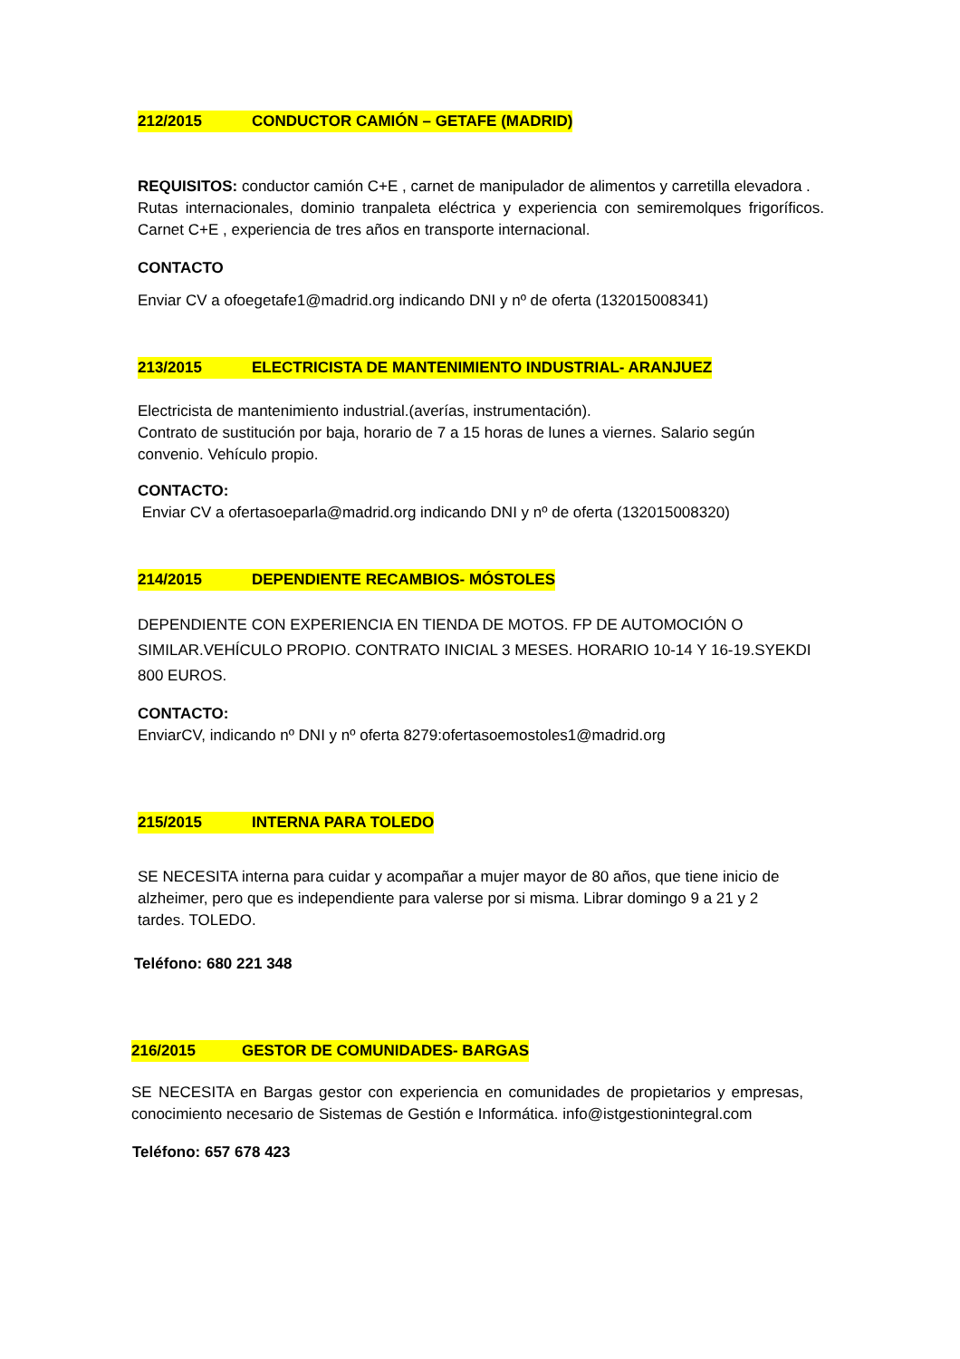212/2015 CONDUCTOR CAMIÓN – GETAFE (MADRID)
REQUISITOS: conductor camión C+E , carnet de manipulador de alimentos y carretilla elevadora .
Rutas internacionales, dominio tranpaleta eléctrica y experiencia con semiremolques frigoríficos. Carnet C+E , experiencia de tres años en transporte internacional.
CONTACTO
Enviar CV a ofoegetafe1@madrid.org indicando DNI y nº de oferta (132015008341)
213/2015 ELECTRICISTA DE MANTENIMIENTO INDUSTRIAL- ARANJUEZ
Electricista de mantenimiento industrial.(averías, instrumentación).
Contrato de sustitución por baja, horario de 7 a 15 horas de lunes a viernes. Salario según convenio. Vehículo propio.
CONTACTO:
Enviar CV a ofertasoeparla@madrid.org indicando DNI y nº de oferta (132015008320)
214/2015 DEPENDIENTE RECAMBIOS- MÓSTOLES
DEPENDIENTE CON EXPERIENCIA EN TIENDA DE MOTOS. FP DE AUTOMOCIÓN O SIMILAR.VEHÍCULO PROPIO. CONTRATO INICIAL 3 MESES. HORARIO 10-14 Y 16-19.SYEKDI 800 EUROS.
CONTACTO:
EnviarCV, indicando nº DNI y nº oferta 8279:ofertasoemostoles1@madrid.org
215/2015 INTERNA PARA TOLEDO
SE NECESITA interna para cuidar y acompañar a mujer mayor de 80 años, que tiene inicio de alzheimer, pero que es independiente para valerse por si misma. Librar domingo 9 a 21 y 2 tardes. TOLEDO.
Teléfono: 680 221 348
216/2015 GESTOR DE COMUNIDADES- BARGAS
SE NECESITA en Bargas gestor con experiencia en comunidades de propietarios y empresas, conocimiento necesario de Sistemas de Gestión e Informática. info@istgestionintegral.com
Teléfono: 657 678 423